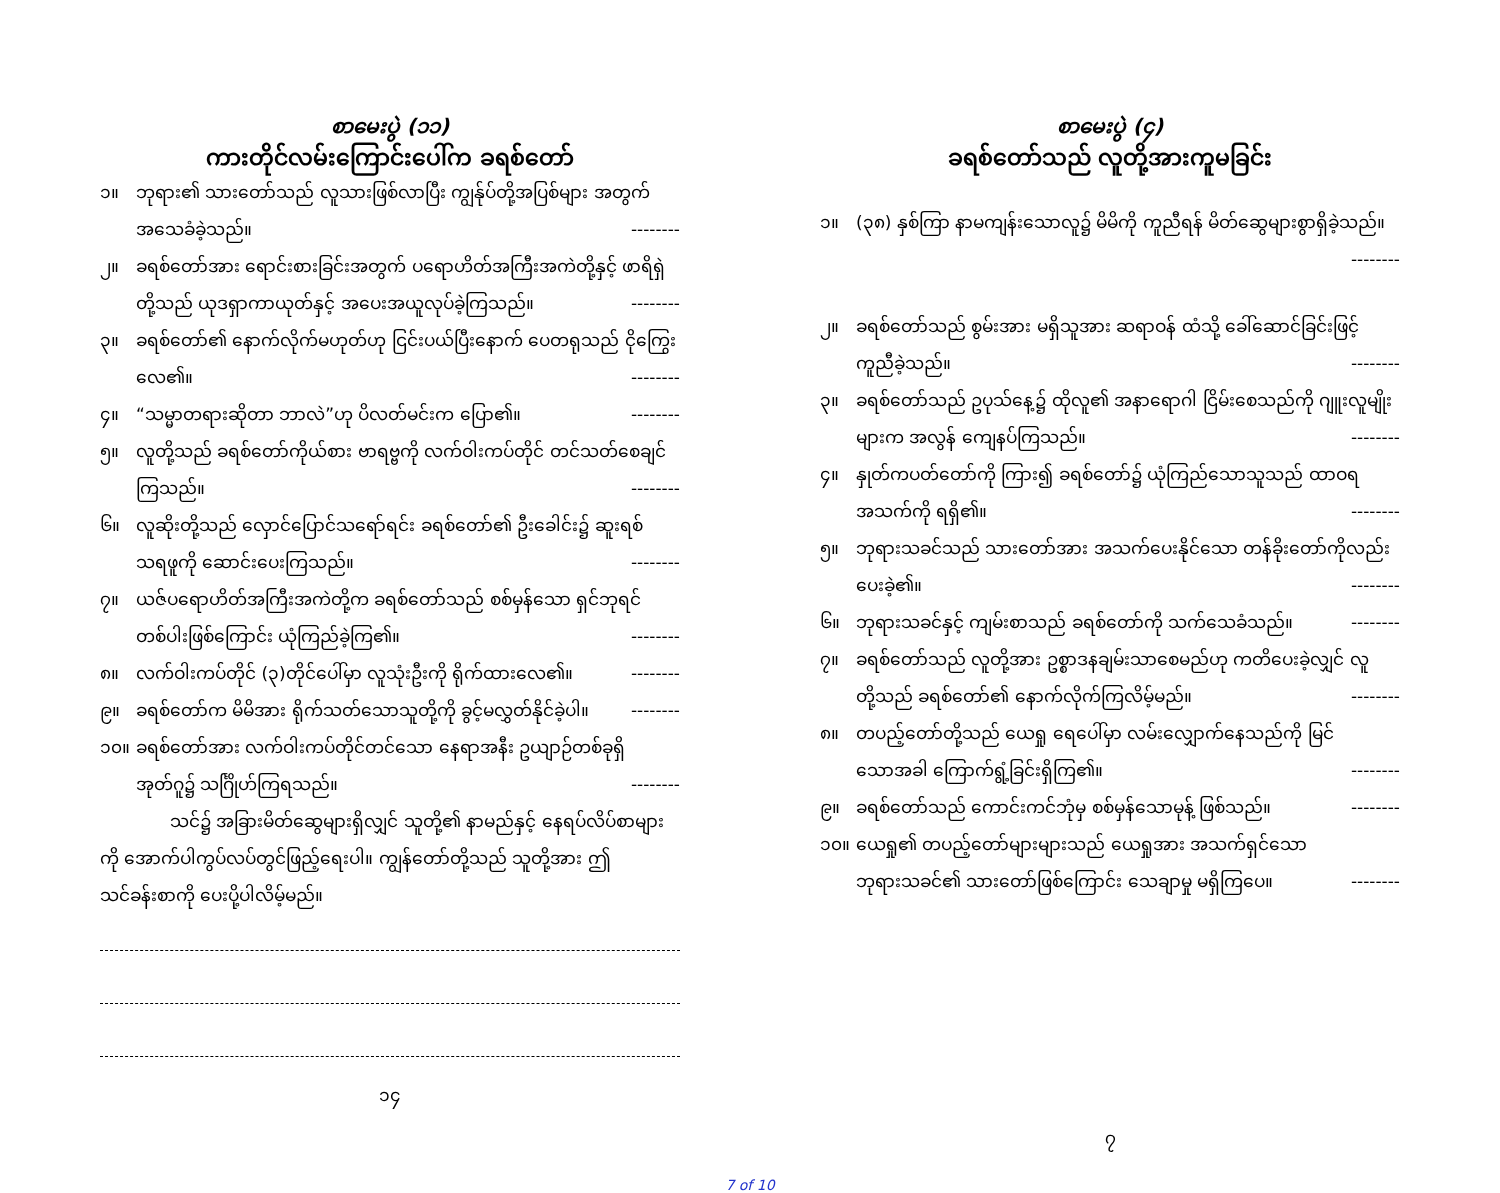စာမေးပွဲ (၁၁)
ကားတိုင်လမ်းကြောင်းပေါ်က ခရစ်တော်
၁။ ဘုရား၏ သားတော်သည် လူသားဖြစ်လာပြီး ကျွန်ုပ်တို့အပြစ်များ အတွက် အသေခံခဲ့သည်။ --------
၂။ ခရစ်တော်အား ရောင်းစားခြင်းအတွက် ပရောဟိတ်အကြီးအကဲတို့နှင့် ဖာရိရှဲတို့သည် ယုဒရှာကာယုတ်နှင့် အပေးအယူလုပ်ခဲ့ကြသည်။ --------
၃။ ခရစ်တော်၏ နောက်လိုက်မဟုတ်ဟု ငြင်းပယ်ပြီးနောက် ပေတရုသည် ငိုကြွေးလေ၏။ --------
၄။ “သမ္မာတရားဆိုတာ ဘာလဲ”ဟု ပိလတ်မင်းက ပြော၏။ --------
၅။ လူတို့သည် ခရစ်တော်ကိုယ်စား ဗာရဗ္ဗကို လက်ဝါးကပ်တိုင် တင်သတ်စေချင်ကြသည်။ --------
၆။ လူဆိုးတို့သည် လှောင်ပြောင်သရော်ရင်း ခရစ်တော်၏ ဦးခေါင်း၌ ဆူးရစ် သရဖူကို ဆောင်းပေးကြသည်။ --------
၇။ ယဇ်ပရောဟိတ်အကြီးအကဲတို့က ခရစ်တော်သည် စစ်မှန်သော ရှင်ဘုရင် တစ်ပါးဖြစ်ကြောင်း ယုံကြည်ခဲ့ကြ၏။ --------
၈။ လက်ဝါးကပ်တိုင် (၃)တိုင်ပေါ်မှာ လူသုံးဦးကို ရိုက်ထားလေ၏။ --------
၉။ ခရစ်တော်က မိမိအား ရိုက်သတ်သောသူတို့ကို ခွင့်မလွှတ်နိုင်ခဲ့ပါ။ --------
၁၀။ ခရစ်တော်အား လက်ဝါးကပ်တိုင်တင်သော နေရာအနီး ဥယျာဉ်တစ်ခုရှိ အုတ်ဂူ၌ သင်္ဂြိုဟ်ကြရသည်။ --------
သင်၌ အခြားမိတ်ဆွေများရှိလျှင် သူတို့၏ နာမည်နှင့် နေရပ်လိပ်စာများကို အောက်ပါကွပ်လပ်တွင်ဖြည့်ရေးပါ။ ကျွန်တော်တို့သည် သူတို့အား ဤသင်ခန်းစာကို ပေးပို့ပါလိမ့်မည်။
၁၄
စာမေးပွဲ (၄)
ခရစ်တော်သည် လူတို့အားကူမခြင်း
၁။ (၃၈) နှစ်ကြာ နာမကျန်းသောလူ၌ မိမိကို ကူညီရန် မိတ်ဆွေများစွာရှိခဲ့သည်။ --------
၂။ ခရစ်တော်သည် စွမ်းအား မရှိသူအား ဆရာဝန် ထံသို့ ခေါ်ဆောင်ခြင်းဖြင့် ကူညီခဲ့သည်။ --------
၃။ ခရစ်တော်သည် ဥပုသ်နေ့၌ ထိုလူ၏ အနာရောဂါ ငြိမ်းစေသည်ကို ဂျူးလူမျိုးများက အလွန် ကျေနပ်ကြသည်။ --------
၄။ နှုတ်ကပတ်တော်ကို ကြား၍ ခရစ်တော်၌ ယုံကြည်သောသူသည် ထာဝရအသက်ကို ရရှိ၏။ --------
၅။ ဘုရားသခင်သည် သားတော်အား အသက်ပေးနိုင်သော တန်ခိုးတော်ကိုလည်း ပေးခဲ့၏။ --------
၆။ ဘုရားသခင်နှင့် ကျမ်းစာသည် ခရစ်တော်ကို သက်သေခံသည်။ --------
၇။ ခရစ်တော်သည် လူတို့အား ဥစ္စာဒနချမ်းသာစေမည်ဟု ကတိပေးခဲ့လျှင် လူတို့သည် ခရစ်တော်၏ နောက်လိုက်ကြလိမ့်မည်။ --------
၈။ တပည့်တော်တို့သည် ယေရှု ရေပေါ်မှာ လမ်းလျှောက်နေသည်ကို မြင်သောအခါ ကြောက်ရွံ့ခြင်းရှိကြ၏။ --------
၉။ ခရစ်တော်သည် ကောင်းကင်ဘုံမှ စစ်မှန်သောမုန့် ဖြစ်သည်။ --------
၁၀။ ယေရှု၏ တပည့်တော်များများသည် ယေရှုအား အသက်ရှင်သော ဘုရားသခင်၏ သားတော်ဖြစ်ကြောင်း သေချာမှု မရှိကြပေ။ --------
၇
7 of 10